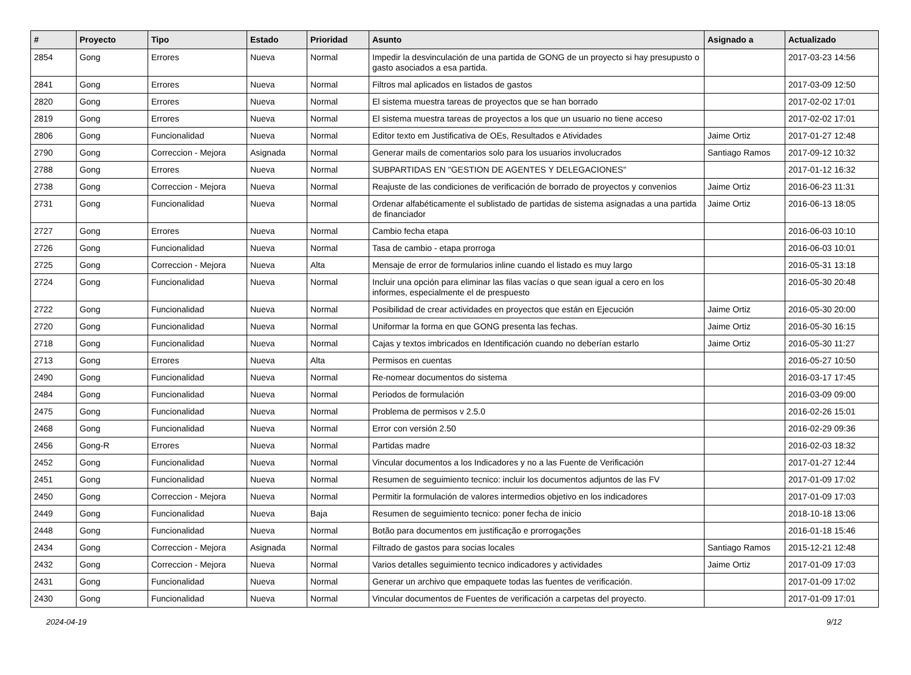| # | Proyecto | Tipo | Estado | Prioridad | Asunto | Asignado a | Actualizado |
| --- | --- | --- | --- | --- | --- | --- | --- |
| 2854 | Gong | Errores | Nueva | Normal | Impedir la desvinculación de una partida de GONG de un proyecto si hay presupusto o gasto asociados a esa partida. | | 2017-03-23 14:56 |
| 2841 | Gong | Errores | Nueva | Normal | Filtros mal aplicados en listados de gastos | | 2017-03-09 12:50 |
| 2820 | Gong | Errores | Nueva | Normal | El sistema muestra tareas de proyectos que se han borrado | | 2017-02-02 17:01 |
| 2819 | Gong | Errores | Nueva | Normal | El sistema muestra tareas de proyectos a los que un usuario no tiene acceso | | 2017-02-02 17:01 |
| 2806 | Gong | Funcionalidad | Nueva | Normal | Editor texto em Justificativa de OEs, Resultados e Atividades | Jaime Ortiz | 2017-01-27 12:48 |
| 2790 | Gong | Correccion - Mejora | Asignada | Normal | Generar mails de comentarios solo para los usuarios involucrados | Santiago Ramos | 2017-09-12 10:32 |
| 2788 | Gong | Errores | Nueva | Normal | SUBPARTIDAS EN "GESTION DE AGENTES Y DELEGACIONES" | | 2017-01-12 16:32 |
| 2738 | Gong | Correccion - Mejora | Nueva | Normal | Reajuste de las condiciones de verificación de borrado de proyectos y convenios | Jaime Ortiz | 2016-06-23 11:31 |
| 2731 | Gong | Funcionalidad | Nueva | Normal | Ordenar alfabéticamente el sublistado de partidas de sistema asignadas a una partida de financiador | Jaime Ortiz | 2016-06-13 18:05 |
| 2727 | Gong | Errores | Nueva | Normal | Cambio fecha etapa | | 2016-06-03 10:10 |
| 2726 | Gong | Funcionalidad | Nueva | Normal | Tasa de cambio - etapa prorroga | | 2016-06-03 10:01 |
| 2725 | Gong | Correccion - Mejora | Nueva | Alta | Mensaje de error de formularios inline cuando el listado es muy largo | | 2016-05-31 13:18 |
| 2724 | Gong | Funcionalidad | Nueva | Normal | Incluir una opción para eliminar las filas vacías o que sean igual a cero en los informes, especialmente el de prespuesto | | 2016-05-30 20:48 |
| 2722 | Gong | Funcionalidad | Nueva | Normal | Posibilidad de crear actividades en proyectos que están en Ejecución | Jaime Ortiz | 2016-05-30 20:00 |
| 2720 | Gong | Funcionalidad | Nueva | Normal | Uniformar la forma en que GONG presenta las fechas. | Jaime Ortiz | 2016-05-30 16:15 |
| 2718 | Gong | Funcionalidad | Nueva | Normal | Cajas y textos imbricados en Identificación cuando no deberían estarlo | Jaime Ortiz | 2016-05-30 11:27 |
| 2713 | Gong | Errores | Nueva | Alta | Permisos en cuentas | | 2016-05-27 10:50 |
| 2490 | Gong | Funcionalidad | Nueva | Normal | Re-nomear documentos do sistema | | 2016-03-17 17:45 |
| 2484 | Gong | Funcionalidad | Nueva | Normal | Periodos de formulación | | 2016-03-09 09:00 |
| 2475 | Gong | Funcionalidad | Nueva | Normal | Problema de permisos v 2.5.0 | | 2016-02-26 15:01 |
| 2468 | Gong | Funcionalidad | Nueva | Normal | Error con versión 2.50 | | 2016-02-29 09:36 |
| 2456 | Gong-R | Errores | Nueva | Normal | Partidas madre | | 2016-02-03 18:32 |
| 2452 | Gong | Funcionalidad | Nueva | Normal | Vincular documentos a los Indicadores y no a las Fuente de Verificación | | 2017-01-27 12:44 |
| 2451 | Gong | Funcionalidad | Nueva | Normal | Resumen de seguimiento tecnico: incluir los documentos adjuntos de las FV | | 2017-01-09 17:02 |
| 2450 | Gong | Correccion - Mejora | Nueva | Normal | Permitir la formulación de valores intermedios objetivo en los indicadores | | 2017-01-09 17:03 |
| 2449 | Gong | Funcionalidad | Nueva | Baja | Resumen de seguimiento tecnico: poner fecha de inicio | | 2018-10-18 13:06 |
| 2448 | Gong | Funcionalidad | Nueva | Normal | Botão para documentos em justificação e prorrogações | | 2016-01-18 15:46 |
| 2434 | Gong | Correccion - Mejora | Asignada | Normal | Filtrado de gastos para socias locales | Santiago Ramos | 2015-12-21 12:48 |
| 2432 | Gong | Correccion - Mejora | Nueva | Normal | Varios detalles seguimiento tecnico indicadores y actividades | Jaime Ortiz | 2017-01-09 17:03 |
| 2431 | Gong | Funcionalidad | Nueva | Normal | Generar un archivo que empaquete todas las fuentes de verificación. | | 2017-01-09 17:02 |
| 2430 | Gong | Funcionalidad | Nueva | Normal | Vincular documentos de Fuentes de verificación a carpetas del proyecto. | | 2017-01-09 17:01 |
2024-04-19 9/12